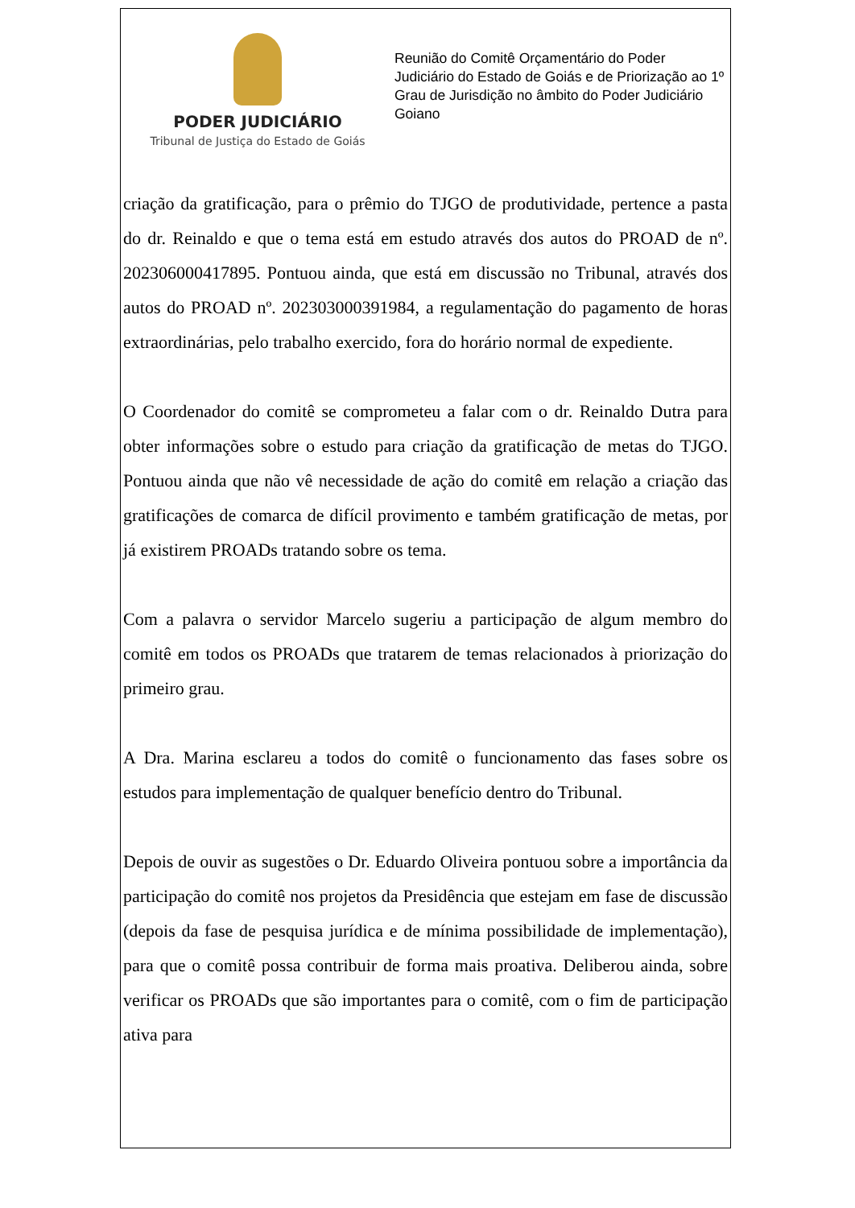PODER JUDICIÁRIO
Tribunal de Justiça do Estado de Goiás
Reunião do Comitê Orçamentário do Poder Judiciário do Estado de Goiás e de Priorização ao 1º Grau de Jurisdição no âmbito do Poder Judiciário Goiano
criação da gratificação, para o prêmio do TJGO de produtividade, pertence a pasta do dr. Reinaldo e que o tema está em estudo através dos autos do PROAD de nº. 202306000417895. Pontuou ainda, que está em discussão no Tribunal, através dos autos do PROAD nº. 202303000391984, a regulamentação do pagamento de horas extraordinárias, pelo trabalho exercido, fora do horário normal de expediente.
O Coordenador do comitê se comprometeu a falar com o dr. Reinaldo Dutra para obter informações sobre o estudo para criação da gratificação de metas do TJGO. Pontuou ainda que não vê necessidade de ação do comitê em relação a criação das gratificações de comarca de difícil provimento e também gratificação de metas, por já existirem PROADs tratando sobre os tema.
Com a palavra o servidor Marcelo sugeriu a participação de algum membro do comitê em todos os PROADs que tratarem de temas relacionados à priorização do primeiro grau.
A Dra. Marina esclareu a todos do comitê o funcionamento das fases sobre os estudos para implementação de qualquer benefício dentro do Tribunal.
Depois de ouvir as sugestões o Dr. Eduardo Oliveira pontuou sobre a importância da participação do comitê nos projetos da Presidência que estejam em fase de discussão (depois da fase de pesquisa jurídica e de mínima possibilidade de implementação), para que o comitê possa contribuir de forma mais proativa. Deliberou ainda, sobre verificar os PROADs que são importantes para o comitê, com o fim de participação ativa para